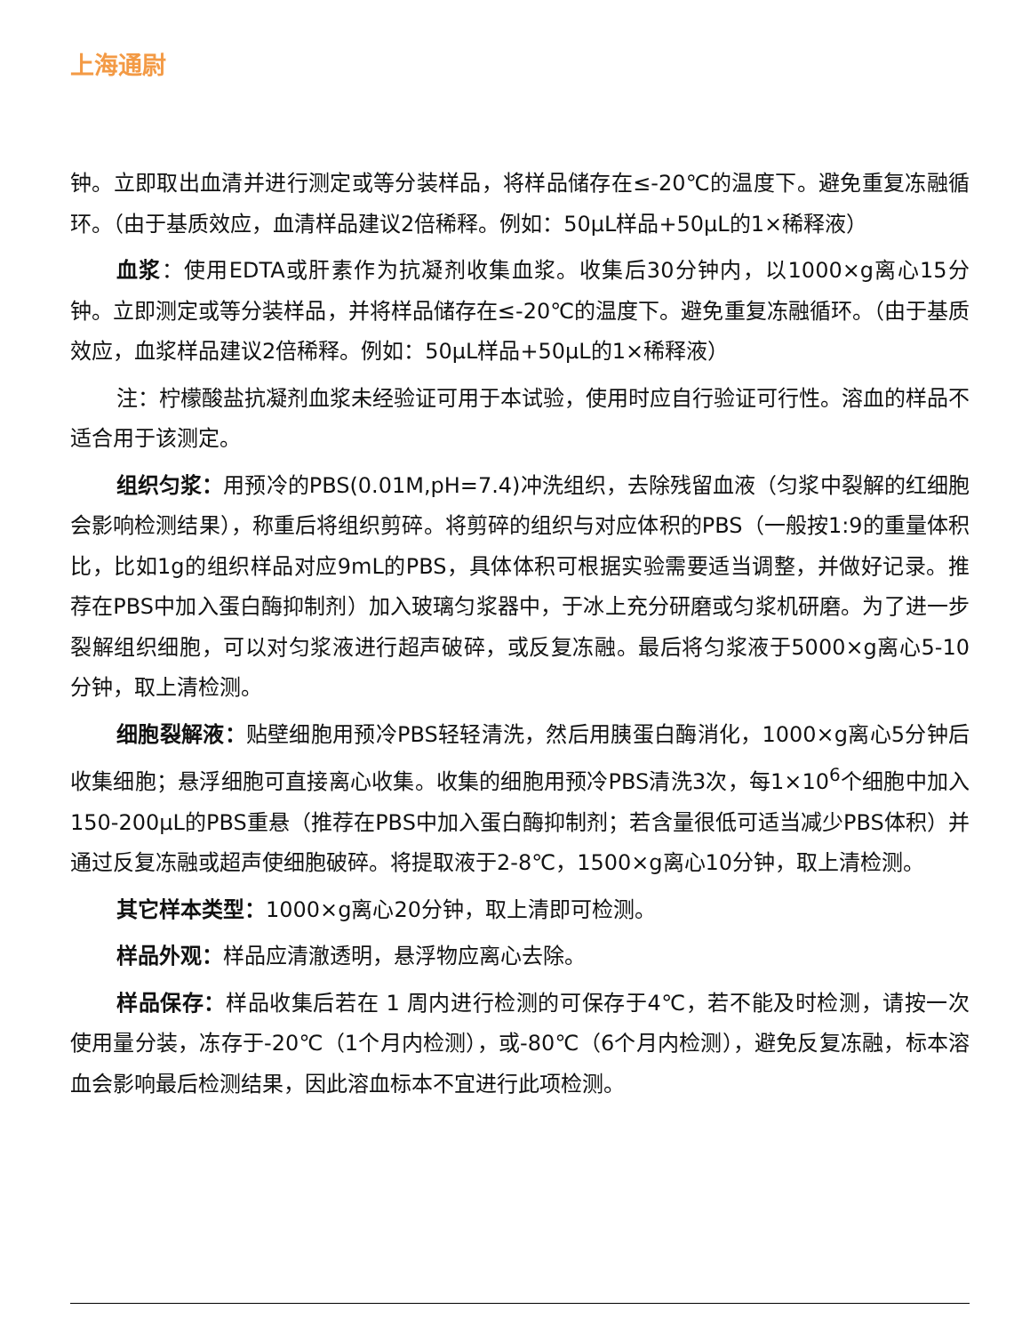上海通尉
钟。立即取出血清并进行测定或等分装样品，将样品储存在≤-20℃的温度下。避免重复冻融循环。（由于基质效应，血清样品建议2倍稀释。例如：50μL样品+50μL的1×稀释液）
血浆：使用EDTA或肝素作为抗凝剂收集血浆。收集后30分钟内，以1000×g离心15分钟。立即测定或等分装样品，并将样品储存在≤-20℃的温度下。避免重复冻融循环。（由于基质效应，血浆样品建议2倍稀释。例如：50μL样品+50μL的1×稀释液）
注：柠檬酸盐抗凝剂血浆未经验证可用于本试验，使用时应自行验证可行性。溶血的样品不适合用于该测定。
组织匀浆：用预冷的PBS(0.01M,pH=7.4)冲洗组织，去除残留血液（匀浆中裂解的红细胞会影响检测结果），称重后将组织剪碎。将剪碎的组织与对应体积的PBS（一般按1:9的重量体积比，比如1g的组织样品对应9mL的PBS，具体体积可根据实验需要适当调整，并做好记录。推荐在PBS中加入蛋白酶抑制剂）加入玻璃匀浆器中，于冰上充分研磨或匀浆机研磨。为了进一步裂解组织细胞，可以对匀浆液进行超声破碎，或反复冻融。最后将匀浆液于5000×g离心5-10分钟，取上清检测。
细胞裂解液：贴壁细胞用预冷PBS轻轻清洗，然后用胰蛋白酶消化，1000×g离心5分钟后收集细胞；悬浮细胞可直接离心收集。收集的细胞用预冷PBS清洗3次，每1×10<sup>6</sup>个细胞中加入150-200μL的PBS重悬（推荐在PBS中加入蛋白酶抑制剂；若含量很低可适当减少PBS体积）并通过反复冻融或超声使细胞破碎。将提取液于2-8℃，1500×g离心10分钟，取上清检测。
其它样本类型：1000×g离心20分钟，取上清即可检测。
样品外观：样品应清澈透明，悬浮物应离心去除。
样品保存：样品收集后若在 1 周内进行检测的可保存于4℃，若不能及时检测，请按一次使用量分装，冻存于-20℃（1个月内检测），或-80℃（6个月内检测），避免反复冻融，标本溶血会影响最后检测结果，因此溶血标本不宜进行此项检测。